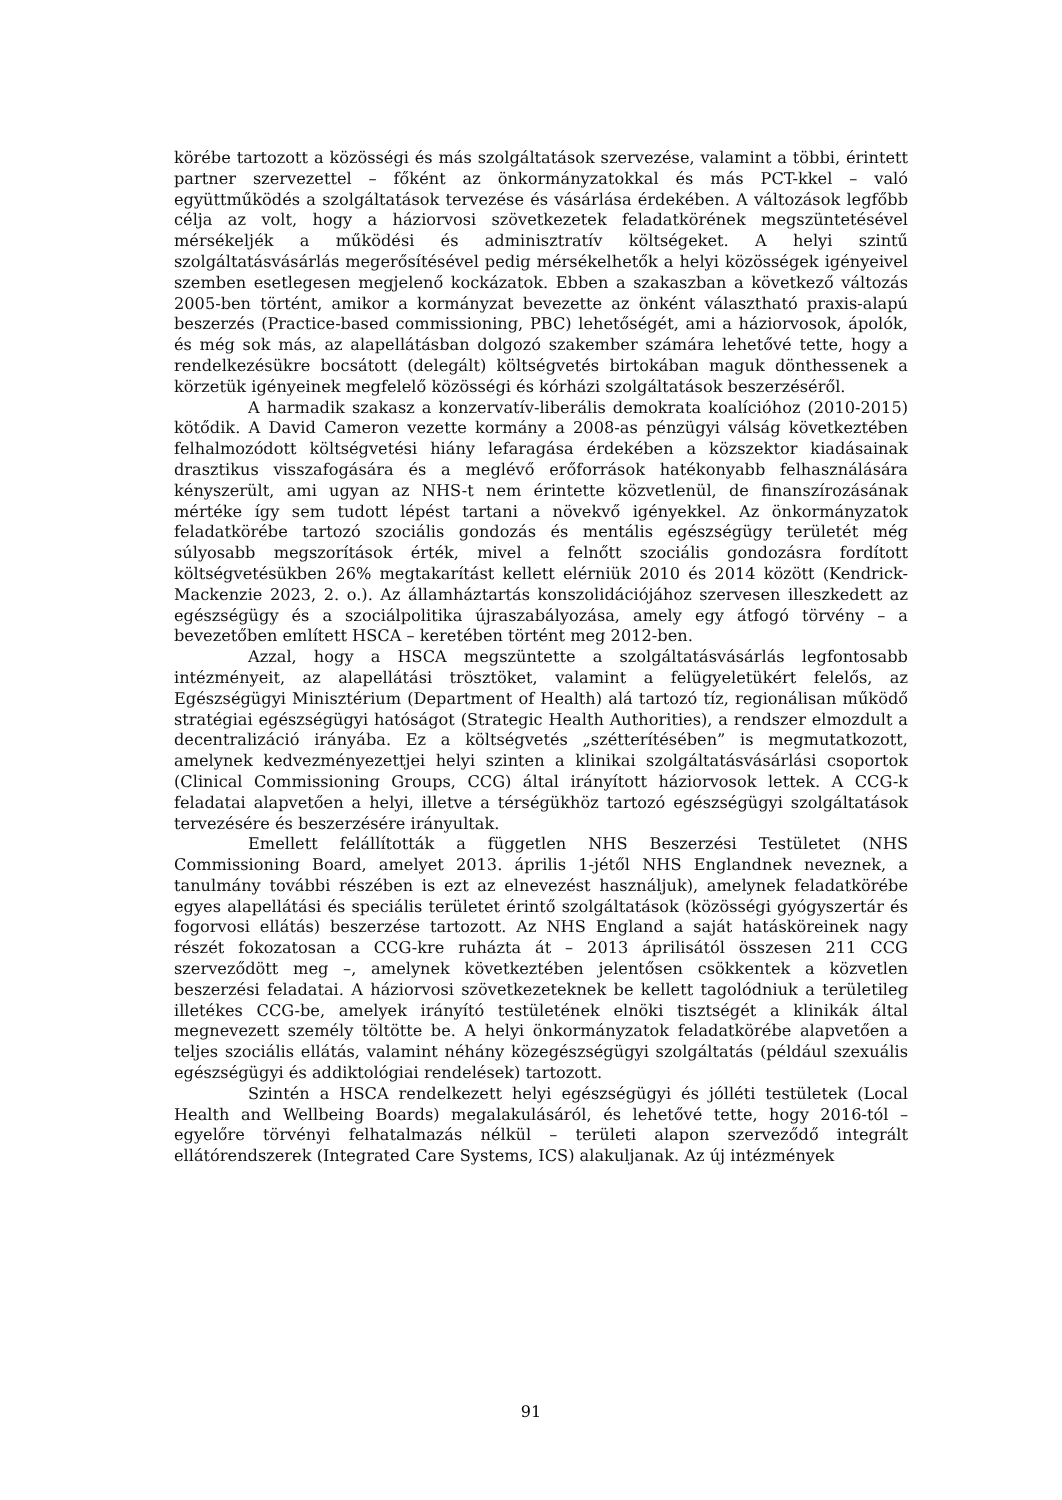körébe tartozott a közösségi és más szolgáltatások szervezése, valamint a többi, érintett partner szervezettel – főként az önkormányzatokkal és más PCT-kkel – való együttműködés a szolgáltatások tervezése és vásárlása érdekében. A változások legfőbb célja az volt, hogy a háziorvosi szövetkezetek feladatkörének megszüntetésével mérsékeljék a működési és adminisztratív költségeket. A helyi szintű szolgáltatásvásárlás megerősítésével pedig mérsékelhetők a helyi közösségek igényeivel szemben esetlegesen megjelenő kockázatok. Ebben a szakaszban a következő változás 2005-ben történt, amikor a kormányzat bevezette az önként választható praxis-alapú beszerzés (Practice-based commissioning, PBC) lehetőségét, ami a háziorvosok, ápolók, és még sok más, az alapellátásban dolgozó szakember számára lehetővé tette, hogy a rendelkezésükre bocsátott (delegált) költségvetés birtokában maguk dönthessenek a körzetük igényeinek megfelelő közösségi és kórházi szolgáltatások beszerzéséről.
A harmadik szakasz a konzervatív-liberális demokrata koalícióhoz (2010-2015) kötődik. A David Cameron vezette kormány a 2008-as pénzügyi válság következtében felhalmozódott költségvetési hiány lefaragása érdekében a közszektor kiadásainak drasztikus visszafogására és a meglévő erőforrások hatékonyabb felhasználására kényszerült, ami ugyan az NHS-t nem érintette közvetlenül, de finanszírozásának mértéke így sem tudott lépést tartani a növekvő igényekkel. Az önkormányzatok feladatkörébe tartozó szociális gondozás és mentális egészségügy területét még súlyosabb megszorítások érték, mivel a felnőtt szociális gondozásra fordított költségvetésükben 26% megtakarítást kellett elérniük 2010 és 2014 között (Kendrick-Mackenzie 2023, 2. o.). Az államháztartás konszolidációjához szervesen illeszkedett az egészségügy és a szociálpolitika újraszabályozása, amely egy átfogó törvény – a bevezetőben említett HSCA – keretében történt meg 2012-ben.
Azzal, hogy a HSCA megszüntette a szolgáltatásvásárlás legfontosabb intézményeit, az alapellátási trösztöket, valamint a felügyeletükért felelős, az Egészségügyi Minisztérium (Department of Health) alá tartozó tíz, regionálisan működő stratégiai egészségügyi hatóságot (Strategic Health Authorities), a rendszer elmozdult a decentralizáció irányába. Ez a költségvetés „szétterítésében” is megmutatkozott, amelynek kedvezményezettjei helyi szinten a klinikai szolgáltatásvásárlási csoportok (Clinical Commissioning Groups, CCG) által irányított háziorvosok lettek. A CCG-k feladatai alapvetően a helyi, illetve a térségükhöz tartozó egészségügyi szolgáltatások tervezésére és beszerzésére irányultak.
Emellett felállították a független NHS Beszerzési Testületet (NHS Commissioning Board, amelyet 2013. április 1-jétől NHS Englandnek neveznek, a tanulmány további részében is ezt az elnevezést használjuk), amelynek feladatkörébe egyes alapellátási és speciális területet érintő szolgáltatások (közösségi gyógyszertár és fogorvosi ellátás) beszerzése tartozott. Az NHS England a saját hatásköreinek nagy részét fokozatosan a CCG-kre ruházta át – 2013 áprilisától összesen 211 CCG szerveződött meg –, amelynek következtében jelentősen csökkentek a közvetlen beszerzési feladatai. A háziorvosi szövetkezeteknek be kellett tagolódniuk a területileg illetékes CCG-be, amelyek irányító testületének elnöki tisztségét a klinikák által megnevezett személy töltötte be. A helyi önkormányzatok feladatkörébe alapvetően a teljes szociális ellátás, valamint néhány közegészségügyi szolgáltatás (például szexuális egészségügyi és addiktológiai rendelések) tartozott.
Szintén a HSCA rendelkezett helyi egészségügyi és jólléti testületek (Local Health and Wellbeing Boards) megalakulásáról, és lehetővé tette, hogy 2016-tól – egyelőre törvényi felhatalmazás nélkül – területi alapon szerveződő integrált ellátórendszerek (Integrated Care Systems, ICS) alakuljanak. Az új intézmények
91